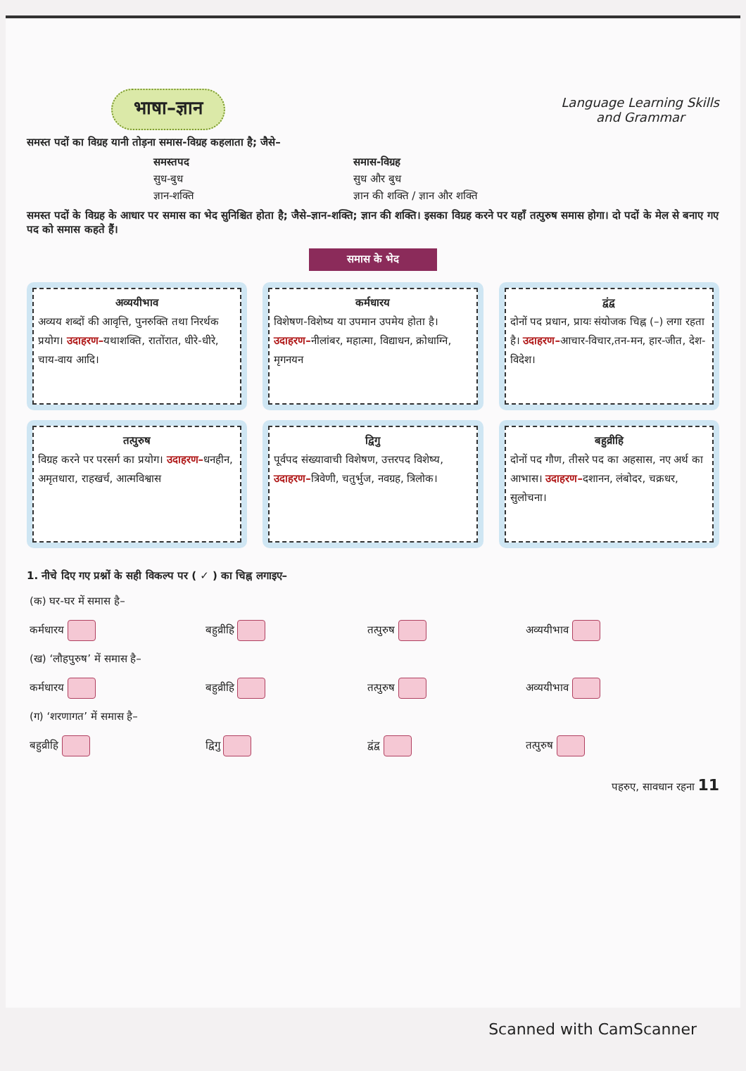भाषा–ज्ञान
Language Learning Skills
and Grammar
समस्त पदों का विग्रह यानी तोड़ना समास-विग्रह कहलाता है; जैसे–
समस्तपद समास-विग्रह सुध-बुध सुध और बुध ज्ञान-शक्ति ज्ञान की शक्ति / ज्ञान और शक्ति
समस्त पदों के विग्रह के आधार पर समास का भेद सुनिश्चित होता है; जैसे–ज्ञान-शक्ति; ज्ञान की शक्ति। इसका विग्रह करने पर यहाँ तत्पुरुष समास होगा। दो पदों के मेल से बनाए गए पद को समास कहते हैं।
समास के भेद
अव्ययीभाव
अव्यय शब्दों की आवृत्ति, पुनरुक्ति तथा निरर्थक प्रयोग। उदाहरण–यथाशक्ति, रातोंरात, धीरे-धीरे, चाय-वाय आदि।
कर्मधारय
विशेषण-विशेष्य या उपमान उपमेय होता है। उदाहरण–नीलांबर, महात्मा, विद्याधन, क्रोधाग्नि, मृगनयन
द्वंद्व
दोनों पद प्रधान, प्रायः संयोजक चिह्न (–) लगा रहता है। उदाहरण–आचार-विचार,तन-मन, हार-जीत, देश-विदेश।
तत्पुरुष
विग्रह करने पर परसर्ग का प्रयोग। उदाहरण–धनहीन, अमृतधारा, राहखर्च, आत्मविश्वास
द्विगु
पूर्वपद संख्यावाची विशेषण, उत्तरपद विशेष्य, उदाहरण–त्रिवेणी, चतुर्भुज, नवग्रह, त्रिलोक।
बहुव्रीहि
दोनों पद गौण, तीसरे पद का अहसास, नए अर्थ का आभास। उदाहरण–दशानन, लंबोदर, चक्रधर, सुलोचना।
1. नीचे दिए गए प्रश्नों के सही विकल्प पर ( ✓ ) का चिह्न लगाइए–
| (क) घर-घर में समास है– | | | |
| कर्मधारय | बहुव्रीहि | तत्पुरुष | अव्ययीभाव |
| (ख) ‘लौहपुरुष’ में समास है– | | | |
| कर्मधारय | बहुव्रीहि | तत्पुरुष | अव्ययीभाव |
| (ग) ‘शरणागत’ में समास है– | | | |
| बहुव्रीहि | द्विगु | द्वंद्व | तत्पुरुष |
पहरुए, सावधान रहना 11
Scanned with CamScanner